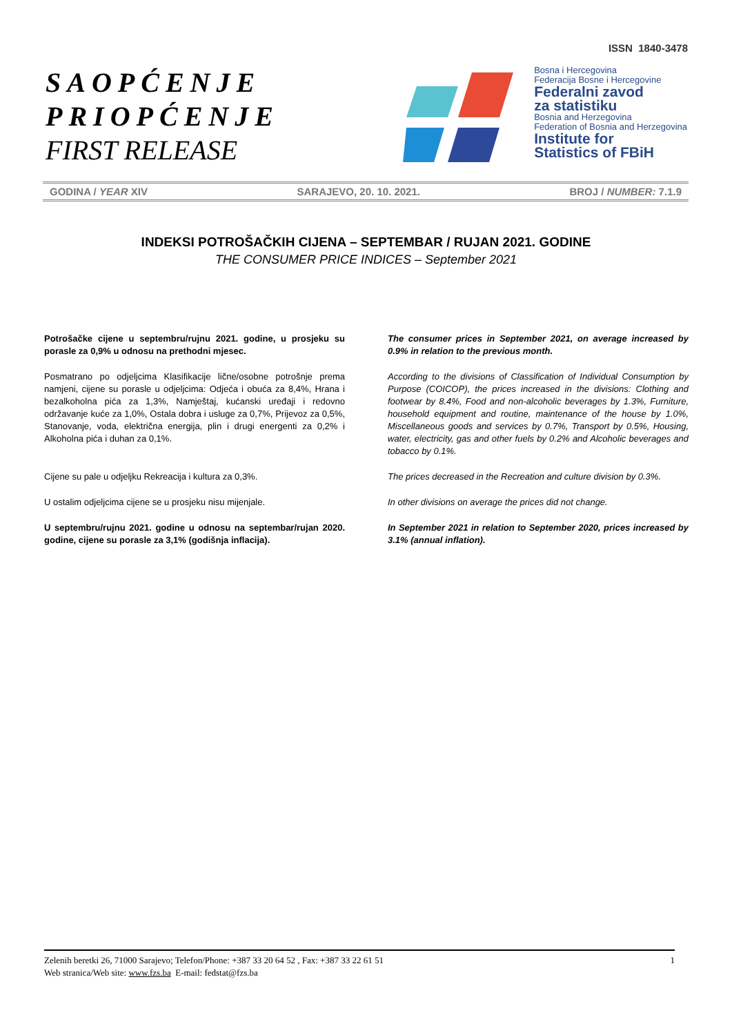ISSN 1840-3478
SAOPĆENJE
PRIOPĆENJE
FIRST RELEASE
Bosna i Hercegovina
Federacija Bosne i Hercegovine
Federalni zavod
za statistiku
Bosnia and Herzegovina
Federation of Bosnia and Herzegovina
Institute for
Statistics of FBiH
GODINA / YEAR XIV SARAJEVO, 20. 10. 2021. BROJ / NUMBER: 7.1.9
INDEKSI POTROŠAČKIH CIJENA – SEPTEMBAR / RUJAN 2021. GODINE
THE CONSUMER PRICE INDICES – September 2021
Potrošačke cijene u septembru/rujnu 2021. godine, u prosjeku su porasle za 0,9% u odnosu na prethodni mjesec.
Posmatrano po odjeljcima Klasifikacije lične/osobne potrošnje prema namjeni, cijene su porasle u odjeljcima: Odjeća i obuća za 8,4%, Hrana i bezalkoholna pića za 1,3%, Namještaj, kućanski uređaji i redovno održavanje kuće za 1,0%, Ostala dobra i usluge za 0,7%, Prijevoz za 0,5%, Stanovanje, voda, električna energija, plin i drugi energenti za 0,2% i Alkoholna pića i duhan za 0,1%.
Cijene su pale u odjeljku Rekreacija i kultura za 0,3%.
U ostalim odjeljcima cijene se u prosjeku nisu mijenjale.
U septembru/rujnu 2021. godine u odnosu na septembar/rujan 2020. godine, cijene su porasle za 3,1% (godišnja inflacija).
The consumer prices in September 2021, on average increased by 0.9% in relation to the previous month.
According to the divisions of Classification of Individual Consumption by Purpose (COICOP), the prices increased in the divisions: Clothing and footwear by 8.4%, Food and non-alcoholic beverages by 1.3%, Furniture, household equipment and routine, maintenance of the house by 1.0%, Miscellaneous goods and services by 0.7%, Transport by 0.5%, Housing, water, electricity, gas and other fuels by 0.2% and Alcoholic beverages and tobacco by 0.1%.
The prices decreased in the Recreation and culture division by 0.3%.
In other divisions on average the prices did not change.
In September 2021 in relation to September 2020, prices increased by 3.1% (annual inflation).
Zelenih beretki 26, 71000 Sarajevo; Telefon/Phone: +387 33 20 64 52 , Fax: +387 33 22 61 51 1
Web stranica/Web site: www.fzs.ba E-mail: fedstat@fzs.ba